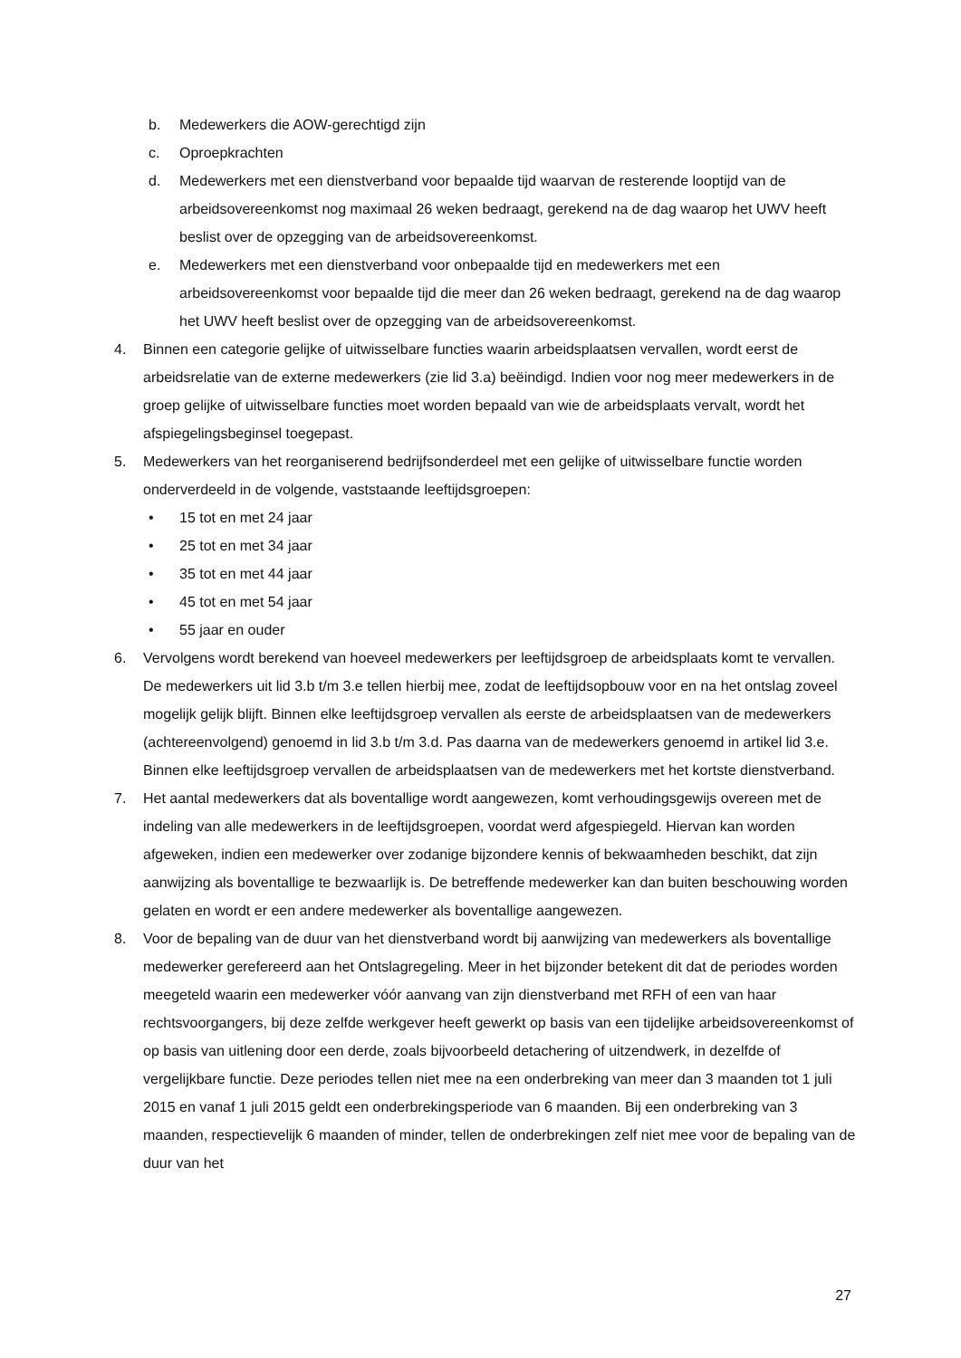b. Medewerkers die AOW-gerechtigd zijn
c. Oproepkrachten
d. Medewerkers met een dienstverband voor bepaalde tijd waarvan de resterende looptijd van de arbeidsovereenkomst nog maximaal 26 weken bedraagt, gerekend na de dag waarop het UWV heeft beslist over de opzegging van de arbeidsovereenkomst.
e. Medewerkers met een dienstverband voor onbepaalde tijd en medewerkers met een arbeidsovereenkomst voor bepaalde tijd die meer dan 26 weken bedraagt, gerekend na de dag waarop het UWV heeft beslist over de opzegging van de arbeidsovereenkomst.
4. Binnen een categorie gelijke of uitwisselbare functies waarin arbeidsplaatsen vervallen, wordt eerst de arbeidsrelatie van de externe medewerkers (zie lid 3.a) beëindigd. Indien voor nog meer medewerkers in de groep gelijke of uitwisselbare functies moet worden bepaald van wie de arbeidsplaats vervalt, wordt het afspiegelingsbeginsel toegepast.
5. Medewerkers van het reorganiserend bedrijfsonderdeel met een gelijke of uitwisselbare functie worden onderverdeeld in de volgende, vaststaande leeftijdsgroepen:
• 15 tot en met 24 jaar
• 25 tot en met 34 jaar
• 35 tot en met 44 jaar
• 45 tot en met 54 jaar
• 55 jaar en ouder
6. Vervolgens wordt berekend van hoeveel medewerkers per leeftijdsgroep de arbeidsplaats komt te vervallen. De medewerkers uit lid 3.b t/m 3.e tellen hierbij mee, zodat de leeftijdsopbouw voor en na het ontslag zoveel mogelijk gelijk blijft. Binnen elke leeftijdsgroep vervallen als eerste de arbeidsplaatsen van de medewerkers (achtereenvolgend) genoemd in lid 3.b t/m 3.d. Pas daarna van de medewerkers genoemd in artikel lid 3.e. Binnen elke leeftijdsgroep vervallen de arbeidsplaatsen van de medewerkers met het kortste dienstverband.
7. Het aantal medewerkers dat als boventallige wordt aangewezen, komt verhoudingsgewijs overeen met de indeling van alle medewerkers in de leeftijdsgroepen, voordat werd afgespiegeld. Hiervan kan worden afgeweken, indien een medewerker over zodanige bijzondere kennis of bekwaamheden beschikt, dat zijn aanwijzing als boventallige te bezwaarlijk is. De betreffende medewerker kan dan buiten beschouwing worden gelaten en wordt er een andere medewerker als boventallige aangewezen.
8. Voor de bepaling van de duur van het dienstverband wordt bij aanwijzing van medewerkers als boventallige medewerker gerefereerd aan het Ontslagregeling. Meer in het bijzonder betekent dit dat de periodes worden meegeteld waarin een medewerker vóór aanvang van zijn dienstverband met RFH of een van haar rechtsvoorgangers, bij deze zelfde werkgever heeft gewerkt op basis van een tijdelijke arbeidsovereenkomst of op basis van uitlening door een derde, zoals bijvoorbeeld detachering of uitzendwerk, in dezelfde of vergelijkbare functie. Deze periodes tellen niet mee na een onderbreking van meer dan 3 maanden tot 1 juli 2015 en vanaf 1 juli 2015 geldt een onderbrekingsperiode van 6 maanden. Bij een onderbreking van 3 maanden, respectievelijk 6 maanden of minder, tellen de onderbrekingen zelf niet mee voor de bepaling van de duur van het
27